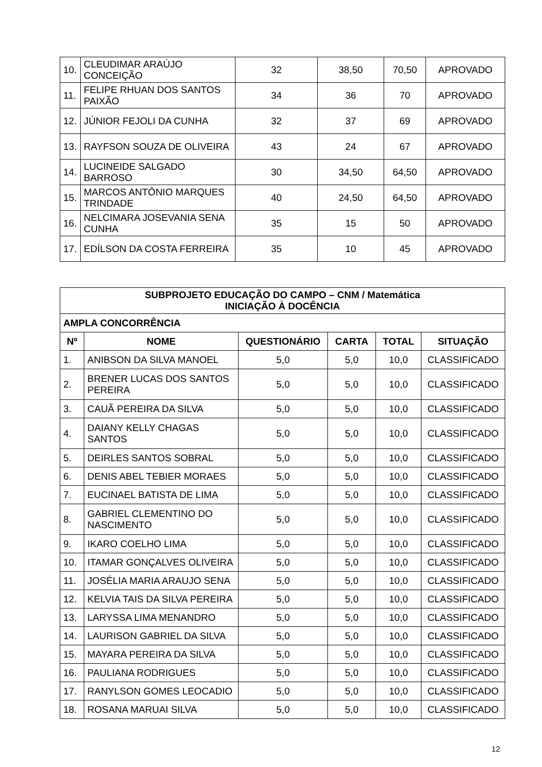| 10. | CLEUDIMAR ARAÚJO CONCEIÇÃO | 32 | 38,50 | 70,50 | APROVADO |
| 11. | FELIPE RHUAN DOS SANTOS PAIXÃO | 34 | 36 | 70 | APROVADO |
| 12. | JÚNIOR FEJOLI DA CUNHA | 32 | 37 | 69 | APROVADO |
| 13. | RAYFSON SOUZA DE OLIVEIRA | 43 | 24 | 67 | APROVADO |
| 14. | LUCINEIDE SALGADO BARROSO | 30 | 34,50 | 64,50 | APROVADO |
| 15. | MARCOS ANTÔNIO MARQUES TRINDADE | 40 | 24,50 | 64,50 | APROVADO |
| 16. | NELCIMARA JOSEVANIA SENA CUNHA | 35 | 15 | 50 | APROVADO |
| 17. | EDÍLSON DA COSTA FERREIRA | 35 | 10 | 45 | APROVADO |
| SUBPROJETO EDUCAÇÃO DO CAMPO – CNM / Matemática INICIAÇÃO À DOCÊNCIA | | | | | |
| --- | --- | --- | --- | --- | --- |
| AMPLA CONCORRÊNCIA | | | | | |
| Nº | NOME | QUESTIONÁRIO | CARTA | TOTAL | SITUAÇÃO |
| 1. | ANIBSON DA SILVA MANOEL | 5,0 | 5,0 | 10,0 | CLASSIFICADO |
| 2. | BRENER LUCAS DOS SANTOS PEREIRA | 5,0 | 5,0 | 10,0 | CLASSIFICADO |
| 3. | CAUÃ PEREIRA DA SILVA | 5,0 | 5,0 | 10,0 | CLASSIFICADO |
| 4. | DAIANY KELLY CHAGAS SANTOS | 5,0 | 5,0 | 10,0 | CLASSIFICADO |
| 5. | DEIRLES SANTOS SOBRAL | 5,0 | 5,0 | 10,0 | CLASSIFICADO |
| 6. | DENIS ABEL TEBIER MORAES | 5,0 | 5,0 | 10,0 | CLASSIFICADO |
| 7. | EUCINAEL BATISTA DE LIMA | 5,0 | 5,0 | 10,0 | CLASSIFICADO |
| 8. | GABRIEL CLEMENTINO DO NASCIMENTO | 5,0 | 5,0 | 10,0 | CLASSIFICADO |
| 9. | IKARO COELHO LIMA | 5,0 | 5,0 | 10,0 | CLASSIFICADO |
| 10. | ITAMAR GONÇALVES OLIVEIRA | 5,0 | 5,0 | 10,0 | CLASSIFICADO |
| 11. | JOSÉLIA MARIA ARAUJO SENA | 5,0 | 5,0 | 10,0 | CLASSIFICADO |
| 12. | KELVIA TAIS DA SILVA PEREIRA | 5,0 | 5,0 | 10,0 | CLASSIFICADO |
| 13. | LARYSSA LIMA MENANDRO | 5,0 | 5,0 | 10,0 | CLASSIFICADO |
| 14. | LAURISON GABRIEL DA SILVA | 5,0 | 5,0 | 10,0 | CLASSIFICADO |
| 15. | MAYARA PEREIRA DA SILVA | 5,0 | 5,0 | 10,0 | CLASSIFICADO |
| 16. | PAULIANA RODRIGUES | 5,0 | 5,0 | 10,0 | CLASSIFICADO |
| 17. | RANYLSON GOMES LEOCADIO | 5,0 | 5,0 | 10,0 | CLASSIFICADO |
| 18. | ROSANA MARUAI SILVA | 5,0 | 5,0 | 10,0 | CLASSIFICADO |
12